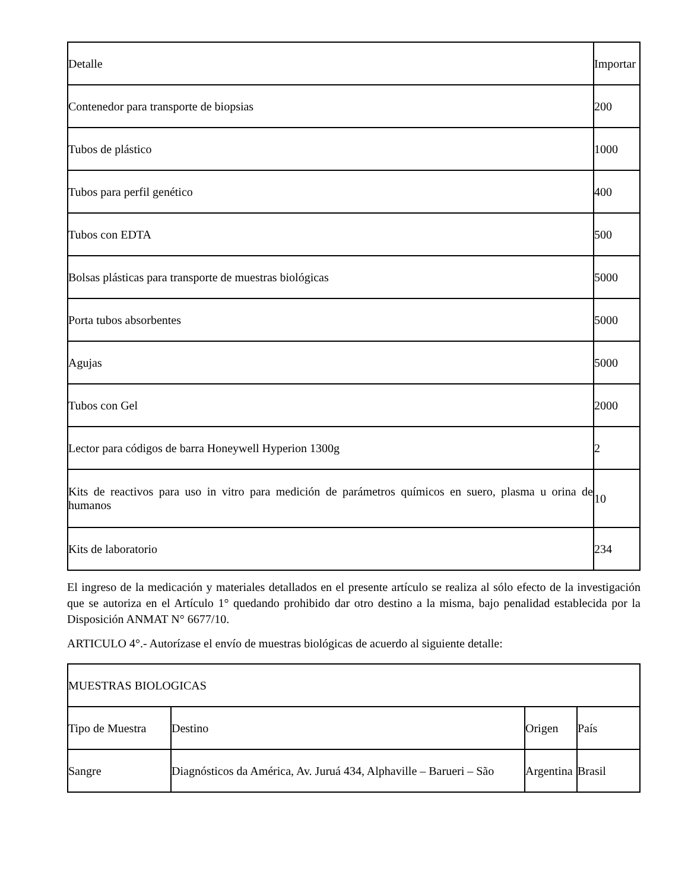| Detalle | Importar |
| --- | --- |
| Contenedor para transporte de biopsias | 200 |
| Tubos de plástico | 1000 |
| Tubos para perfil genético | 400 |
| Tubos con EDTA | 500 |
| Bolsas plásticas para transporte de muestras biológicas | 5000 |
| Porta tubos absorbentes | 5000 |
| Agujas | 5000 |
| Tubos con Gel | 2000 |
| Lector para códigos de barra Honeywell Hyperion 1300g | 2 |
| Kits de reactivos para uso in vitro para medición de parámetros químicos en suero, plasma u orina de humanos | 10 |
| Kits de laboratorio | 234 |
El ingreso de la medicación y materiales detallados en el presente artículo se realiza al sólo efecto de la investigación que se autoriza en el Artículo 1° quedando prohibido dar otro destino a la misma, bajo penalidad establecida por la Disposición ANMAT N° 6677/10.
ARTICULO 4°.- Autorízase el envío de muestras biológicas de acuerdo al siguiente detalle:
| MUESTRAS BIOLOGICAS | | | |
| --- | --- | --- | --- |
| Tipo de Muestra | Destino | Origen | País |
| Sangre | Diagnósticos da América, Av. Juruá 434, Alphaville – Barueri – São | Argentina | Brasil |